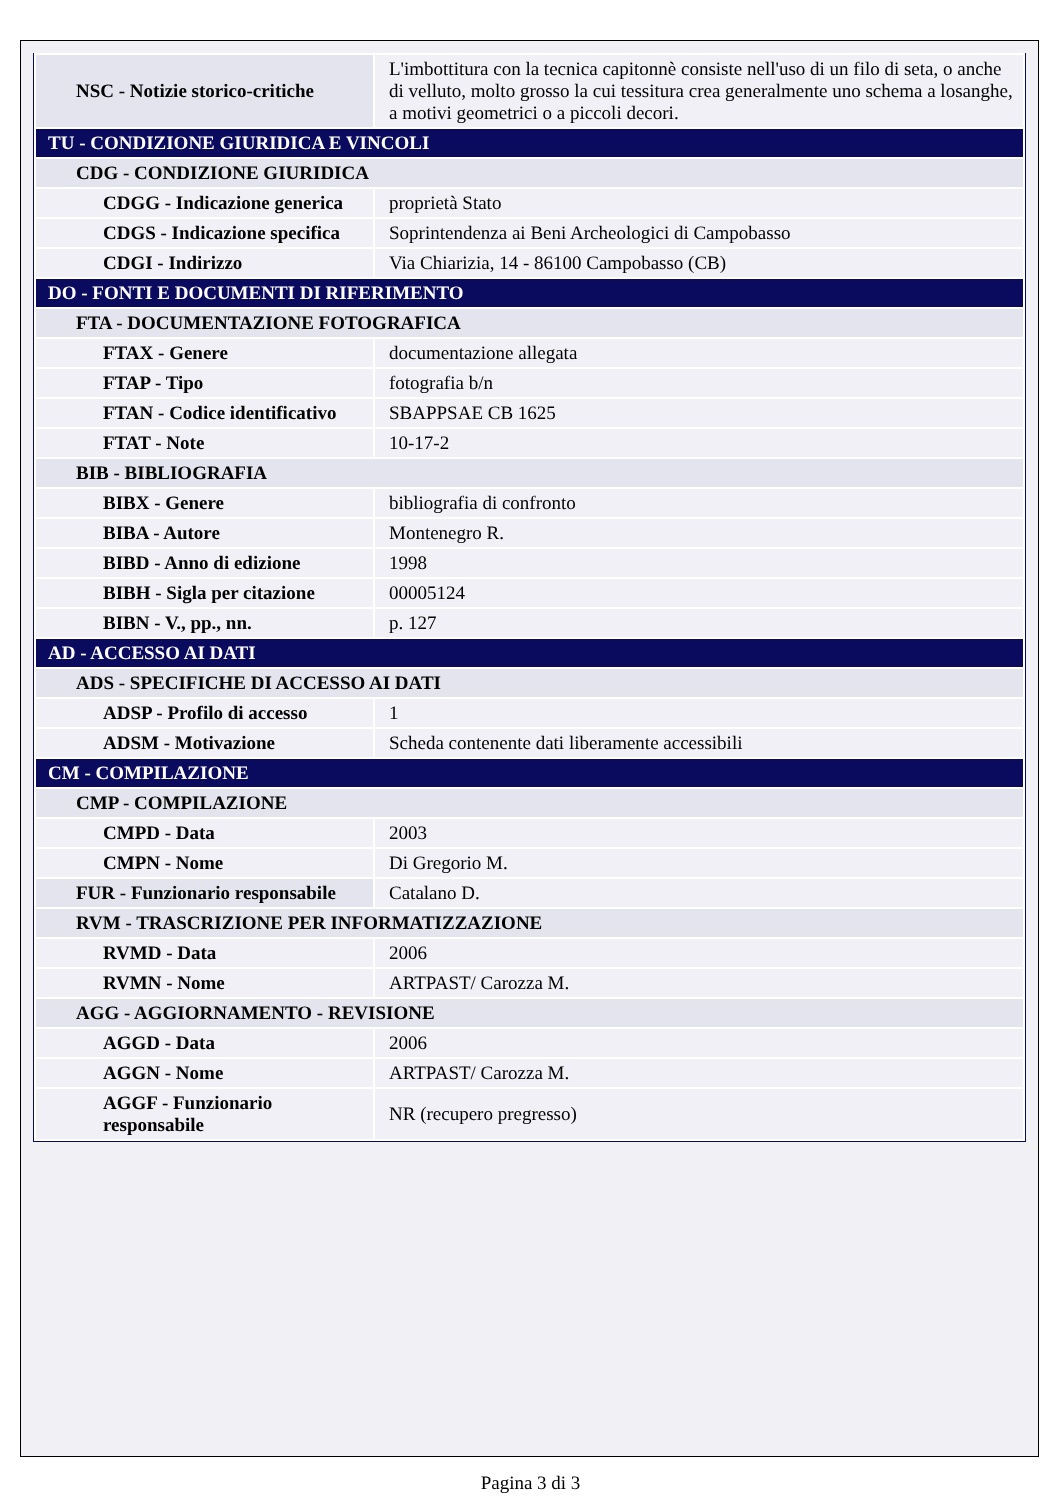| NSC - Notizie storico-critiche | L'imbottitura con la tecnica capitonnè consiste nell'uso di un filo di seta, o anche di velluto, molto grosso la cui tessitura crea generalmente uno schema a losanghe, a motivi geometrici o a piccoli decori. |
| TU - CONDIZIONE GIURIDICA E VINCOLI | |
| CDG - CONDIZIONE GIURIDICA | |
| CDGG - Indicazione generica | proprietà Stato |
| CDGS - Indicazione specifica | Soprintendenza ai Beni Archeologici di Campobasso |
| CDGI - Indirizzo | Via Chiarizia, 14 - 86100 Campobasso (CB) |
| DO - FONTI E DOCUMENTI DI RIFERIMENTO | |
| FTA - DOCUMENTAZIONE FOTOGRAFICA | |
| FTAX - Genere | documentazione allegata |
| FTAP - Tipo | fotografia b/n |
| FTAN - Codice identificativo | SBAPPSAE CB 1625 |
| FTAT - Note | 10-17-2 |
| BIB - BIBLIOGRAFIA | |
| BIBX - Genere | bibliografia di confronto |
| BIBA - Autore | Montenegro R. |
| BIBD - Anno di edizione | 1998 |
| BIBH - Sigla per citazione | 00005124 |
| BIBN - V., pp., nn. | p. 127 |
| AD - ACCESSO AI DATI | |
| ADS - SPECIFICHE DI ACCESSO AI DATI | |
| ADSP - Profilo di accesso | 1 |
| ADSM - Motivazione | Scheda contenente dati liberamente accessibili |
| CM - COMPILAZIONE | |
| CMP - COMPILAZIONE | |
| CMPD - Data | 2003 |
| CMPN - Nome | Di Gregorio M. |
| FUR - Funzionario responsabile | Catalano D. |
| RVM - TRASCRIZIONE PER INFORMATIZZAZIONE | |
| RVMD - Data | 2006 |
| RVMN - Nome | ARTPAST/ Carozza M. |
| AGG - AGGIORNAMENTO - REVISIONE | |
| AGGD - Data | 2006 |
| AGGN - Nome | ARTPAST/ Carozza M. |
| AGGF - Funzionario responsabile | NR (recupero pregresso) |
Pagina 3 di 3